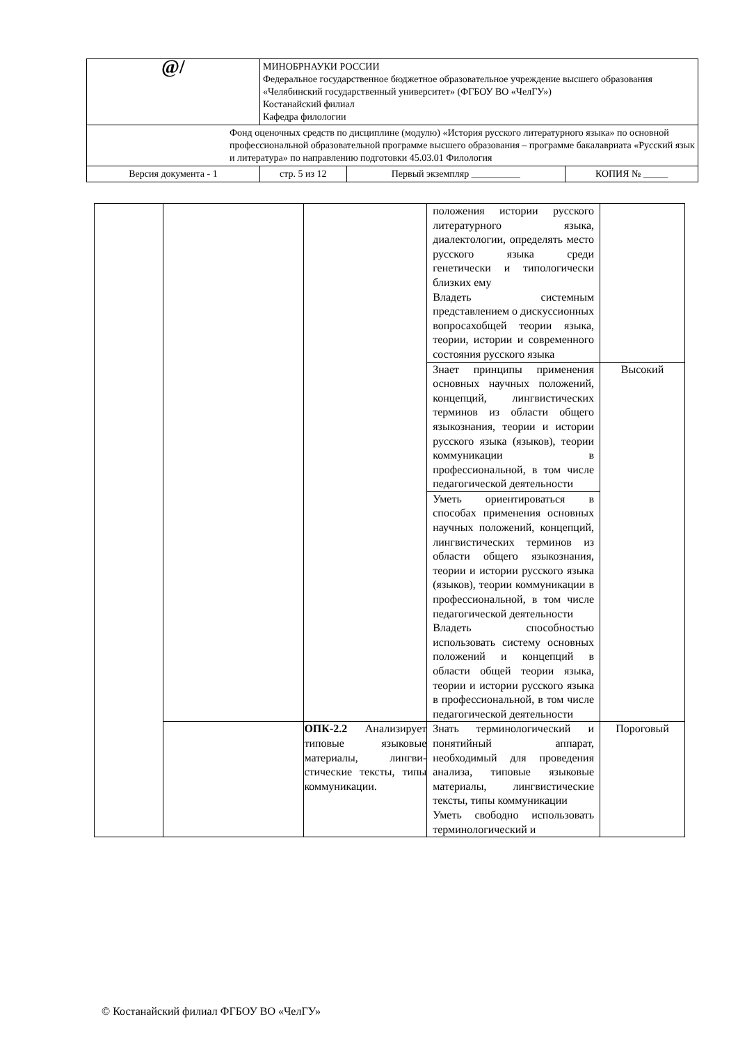| @/ | МИНОБРНАУКИ РОССИИ Федеральное государственное бюджетное образовательное учреждение высшего образования «Челябинский государственный университет» (ФГБОУ ВО «ЧелГУ») Костанайский филиал Кафедра филологии | | |
| Фонд оценочных средств по дисциплине (модулю) «История русского литературного языка» по основной профессиональной образовательной программе высшего образования – программе бакалавриата «Русский язык и литература» по направлению подготовки 45.03.01 Филология | | | |
| Версия документа - 1 | стр. 5 из 12 | Первый экземпляр __________ | КОПИЯ № _____ |
| | | | положения истории русского литературного языка, диалектологии, определять место русского языка среди генетически и типологически близких ему Владеть системным представлением о дискуссионных вопросахобщей теории языка, теории, истории и современного состояния русского языка | |
| | | | Знает принципы применения основных научных положений, концепций, лингвистических терминов из области общего языкознания, теории и истории русского языка (языков), теории коммуникации в профессиональной, в том числе педагогической деятельности | Высокий |
| | | | Уметь ориентироваться в способах применения основных научных положений, концепций, лингвистических терминов из области общего языкознания, теории и истории русского языка (языков), теории коммуникации в профессиональной, в том числе педагогической деятельности Владеть способностью использовать систему основных положений и концепций в области общей теории языка, теории и истории русского языка в профессиональной, в том числе педагогической деятельности | |
| | | ОПК-2.2 Анализирует типовые языковые материалы, лингви­стические тексты, ти­пы коммуникации. | Знать терминологический и понятийный аппарат, необходимый для проведения анализа, типовые языковые материалы, лингвистические тексты, типы коммуникации Уметь свободно использовать терминологический и | Пороговый |
© Костанайский филиал ФГБОУ ВО «ЧелГУ»